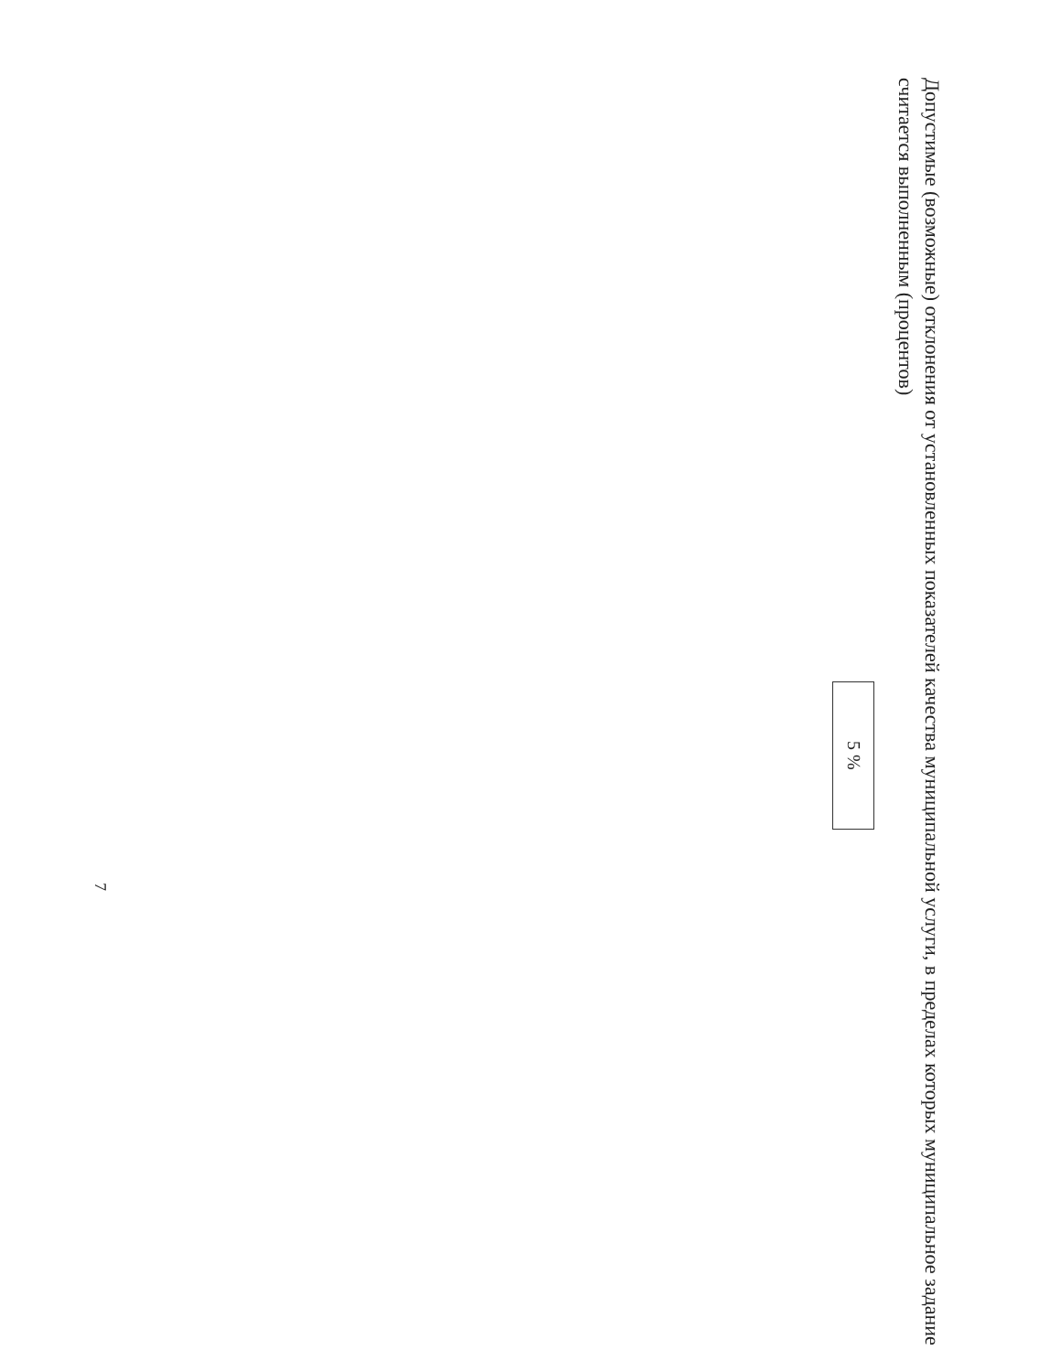Допустимые (возможные) отклонения от установленных показателей качества муниципальной услуги, в пределах которых муниципальное задание считается выполненным (процентов)
| 5 % |
7